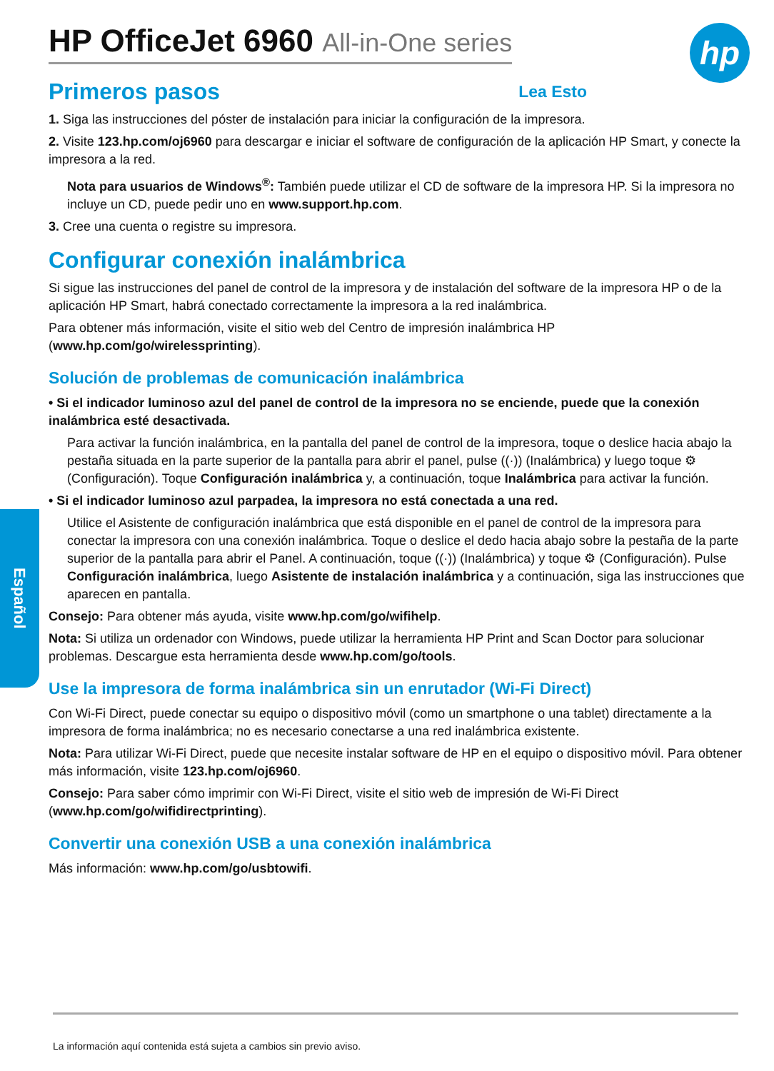hp
Español
HP OfficeJet 6960 All-in-One series
Primeros pasos
Lea Esto
1. Siga las instrucciones del póster de instalación para iniciar la configuración de la impresora.
2. Visite 123.hp.com/oj6960 para descargar e iniciar el software de configuración de la aplicación HP Smart, y conecte la impresora a la red.
Nota para usuarios de Windows<sup>®</sup>: También puede utilizar el CD de software de la impresora HP. Si la impresora no incluye un CD, puede pedir uno en www.support.hp.com.
3. Cree una cuenta o registre su impresora.
Configurar conexión inalámbrica
Si sigue las instrucciones del panel de control de la impresora y de instalación del software de la impresora HP o de la aplicación HP Smart, habrá conectado correctamente la impresora a la red inalámbrica.
Para obtener más información, visite el sitio web del Centro de impresión inalámbrica HP (www.hp.com/go/wirelessprinting).
Solución de problemas de comunicación inalámbrica
• Si el indicador luminoso azul del panel de control de la impresora no se enciende, puede que la conexión inalámbrica esté desactivada.
Para activar la función inalámbrica, en la pantalla del panel de control de la impresora, toque o deslice hacia abajo la pestaña situada en la parte superior de la pantalla para abrir el panel, pulse ((·)) (Inalámbrica) y luego toque ⚙ (Configuración). Toque Configuración inalámbrica y, a continuación, toque Inalámbrica para activar la función.
• Si el indicador luminoso azul parpadea, la impresora no está conectada a una red.
Utilice el Asistente de configuración inalámbrica que está disponible en el panel de control de la impresora para conectar la impresora con una conexión inalámbrica. Toque o deslice el dedo hacia abajo sobre la pestaña de la parte superior de la pantalla para abrir el Panel. A continuación, toque ((·)) (Inalámbrica) y toque ⚙ (Configuración). Pulse Configuración inalámbrica, luego Asistente de instalación inalámbrica y a continuación, siga las instrucciones que aparecen en pantalla.
Consejo: Para obtener más ayuda, visite www.hp.com/go/wifihelp.
Nota: Si utiliza un ordenador con Windows, puede utilizar la herramienta HP Print and Scan Doctor para solucionar problemas. Descargue esta herramienta desde www.hp.com/go/tools.
Use la impresora de forma inalámbrica sin un enrutador (Wi-Fi Direct)
Con Wi-Fi Direct, puede conectar su equipo o dispositivo móvil (como un smartphone o una tablet) directamente a la impresora de forma inalámbrica; no es necesario conectarse a una red inalámbrica existente.
Nota: Para utilizar Wi-Fi Direct, puede que necesite instalar software de HP en el equipo o dispositivo móvil. Para obtener más información, visite 123.hp.com/oj6960.
Consejo: Para saber cómo imprimir con Wi-Fi Direct, visite el sitio web de impresión de Wi-Fi Direct (www.hp.com/go/wifidirectprinting).
Convertir una conexión USB a una conexión inalámbrica
Más información: www.hp.com/go/usbtowifi.
La información aquí contenida está sujeta a cambios sin previo aviso.